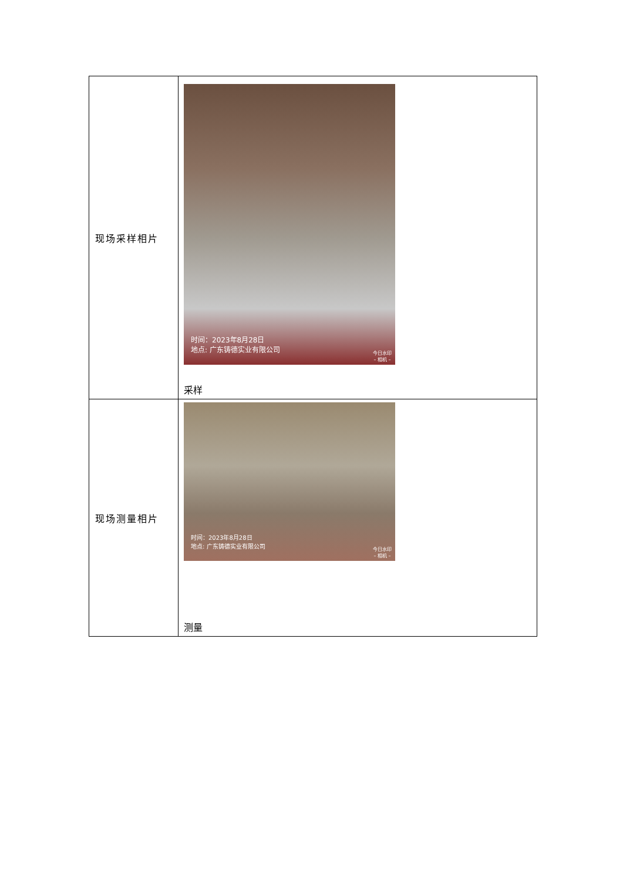| 现场采样相片 | 时间：2023年8月28日 地点: 广东铸德实业有限公司 今日水印 – 相机 – 采样 |
| 现场测量相片 | 时间：2023年8月28日 地点: 广东铸德实业有限公司 今日水印 – 相机 – 测量 |